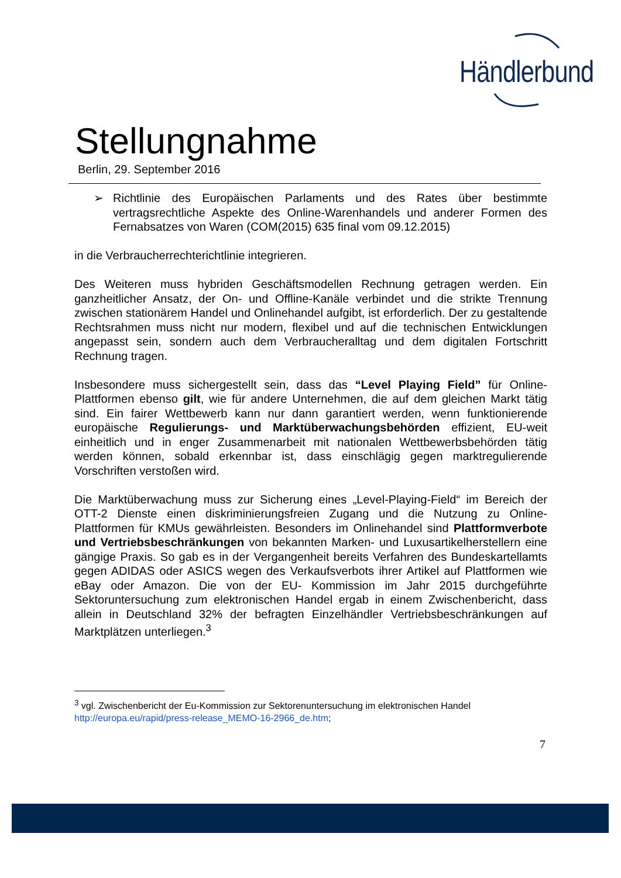Händlerbund
Stellungnahme
Berlin, 29. September 2016
➢ Richtlinie des Europäischen Parlaments und des Rates über bestimmte vertragsrechtliche Aspekte des Online-Warenhandels und anderer Formen des Fernabsatzes von Waren (COM(2015) 635 final vom 09.12.2015)
in die Verbraucherrechterichtlinie integrieren.
Des Weiteren muss hybriden Geschäftsmodellen Rechnung getragen werden. Ein ganzheitlicher Ansatz, der On- und Offline-Kanäle verbindet und die strikte Trennung zwischen stationärem Handel und Onlinehandel aufgibt, ist erforderlich. Der zu gestaltende Rechtsrahmen muss nicht nur modern, flexibel und auf die technischen Entwicklungen angepasst sein, sondern auch dem Verbraucheralltag und dem digitalen Fortschritt Rechnung tragen.
Insbesondere muss sichergestellt sein, dass das “Level Playing Field” für Online-Plattformen ebenso gilt, wie für andere Unternehmen, die auf dem gleichen Markt tätig sind. Ein fairer Wettbewerb kann nur dann garantiert werden, wenn funktionierende europäische Regulierungs- und Marktüberwachungsbehörden effizient, EU-weit einheitlich und in enger Zusammenarbeit mit nationalen Wettbewerbsbehörden tätig werden können, sobald erkennbar ist, dass einschlägig gegen marktregulierende Vorschriften verstoßen wird.
Die Marktüberwachung muss zur Sicherung eines „Level-Playing-Field“ im Bereich der OTT-2 Dienste einen diskriminierungsfreien Zugang und die Nutzung zu Online-Plattformen für KMUs gewährleisten. Besonders im Onlinehandel sind Plattformverbote und Vertriebsbeschränkungen von bekannten Marken- und Luxusartikelherstellern eine gängige Praxis. So gab es in der Vergangenheit bereits Verfahren des Bundeskartellamts gegen ADIDAS oder ASICS wegen des Verkaufsverbots ihrer Artikel auf Plattformen wie eBay oder Amazon. Die von der EU- Kommission im Jahr 2015 durchgeführte Sektoruntersuchung zum elektronischen Handel ergab in einem Zwischenbericht, dass allein in Deutschland 32% der befragten Einzelhändler Vertriebsbeschränkungen auf Marktplätzen unterliegen.<sup>3</sup>
<sup>3</sup> vgl. Zwischenbericht der Eu-Kommission zur Sektorenuntersuchung im elektronischen Handel
http://europa.eu/rapid/press-release_MEMO-16-2966_de.htm;
7